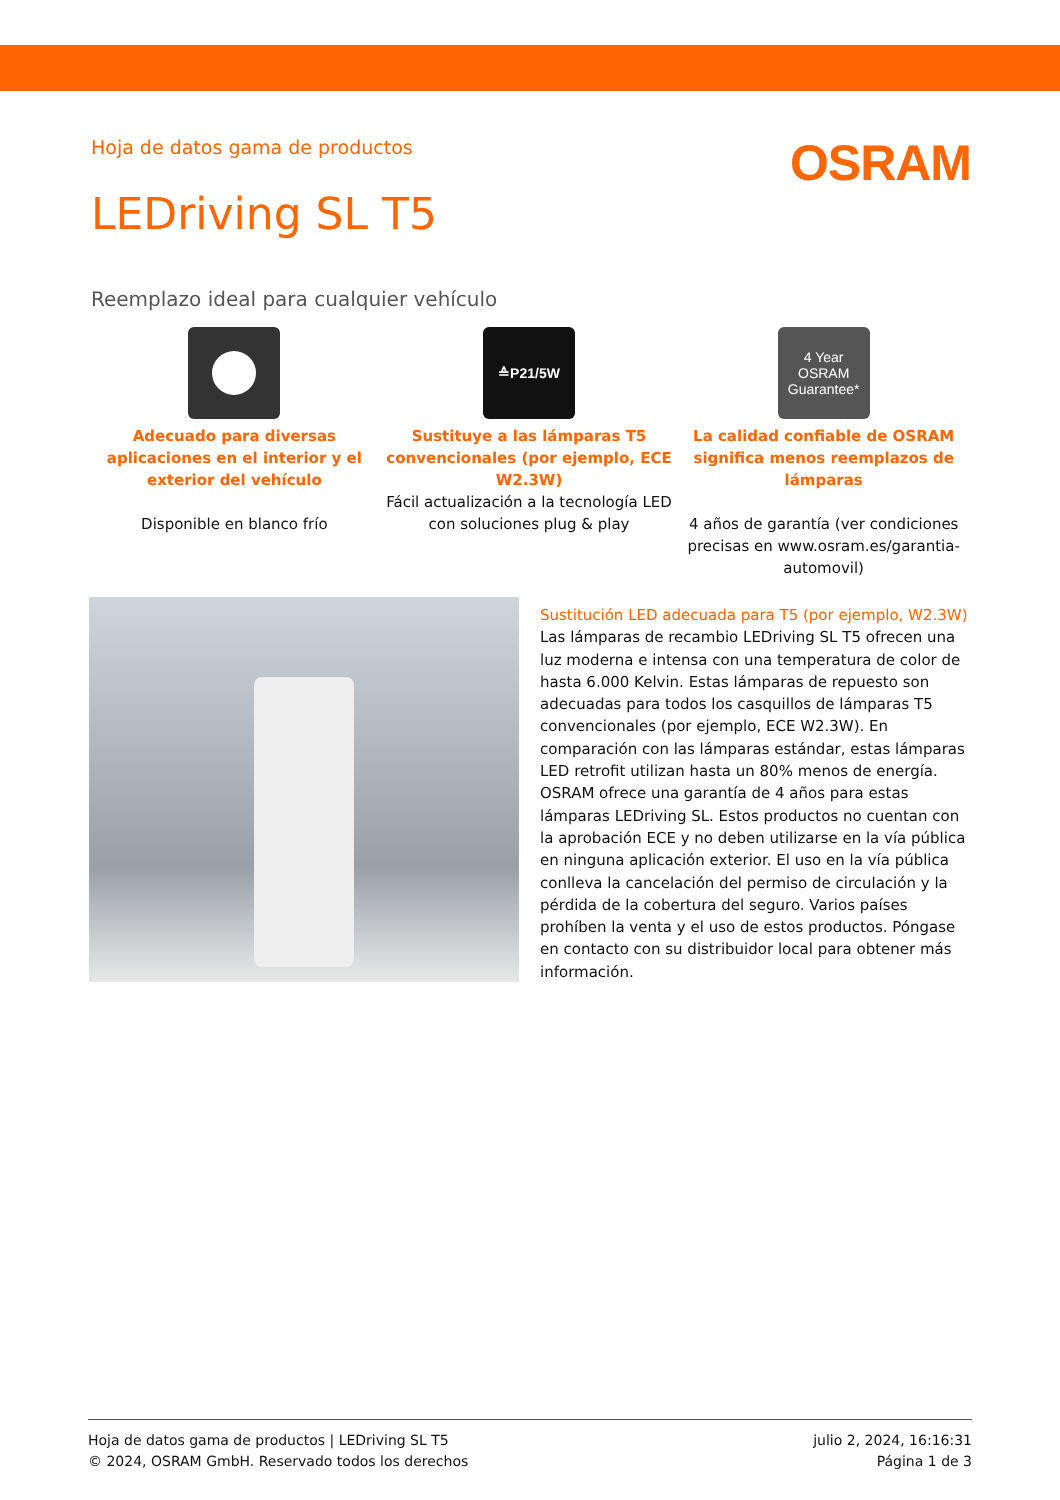Hoja de datos gama de productos
OSRAM
LEDriving SL T5
Reemplazo ideal para cualquier vehículo
Adecuado para diversas aplicaciones en el interior y el exterior del vehículo
Disponible en blanco frío
≙P21/5W
Sustituye a las lámparas T5 convencionales (por ejemplo, ECE W2.3W)
Fácil actualización a la tecnología LED con soluciones plug & play
4 Year
OSRAM Guarantee*
La calidad confiable de OSRAM significa menos reemplazos de lámparas
4 años de garantía (ver condiciones precisas en www.osram.es/garantia-automovil)
Sustitución LED adecuada para T5 (por ejemplo, W2.3W)
Las lámparas de recambio LEDriving SL T5 ofrecen una luz moderna e intensa con una temperatura de color de hasta 6.000 Kelvin. Estas lámparas de repuesto son adecuadas para todos los casquillos de lámparas T5 convencionales (por ejemplo, ECE W2.3W). En comparación con las lámparas estándar, estas lámparas LED retrofit utilizan hasta un 80% menos de energía. OSRAM ofrece una garantía de 4 años para estas lámparas LEDriving SL. Estos productos no cuentan con la aprobación ECE y no deben utilizarse en la vía pública en ninguna aplicación exterior. El uso en la vía pública conlleva la cancelación del permiso de circulación y la pérdida de la cobertura del seguro. Varios países prohíben la venta y el uso de estos productos. Póngase en contacto con su distribuidor local para obtener más información.
Hoja de datos gama de productos | LEDriving SL T5
© 2024, OSRAM GmbH. Reservado todos los derechos
julio 2, 2024, 16:16:31
Página 1 de 3